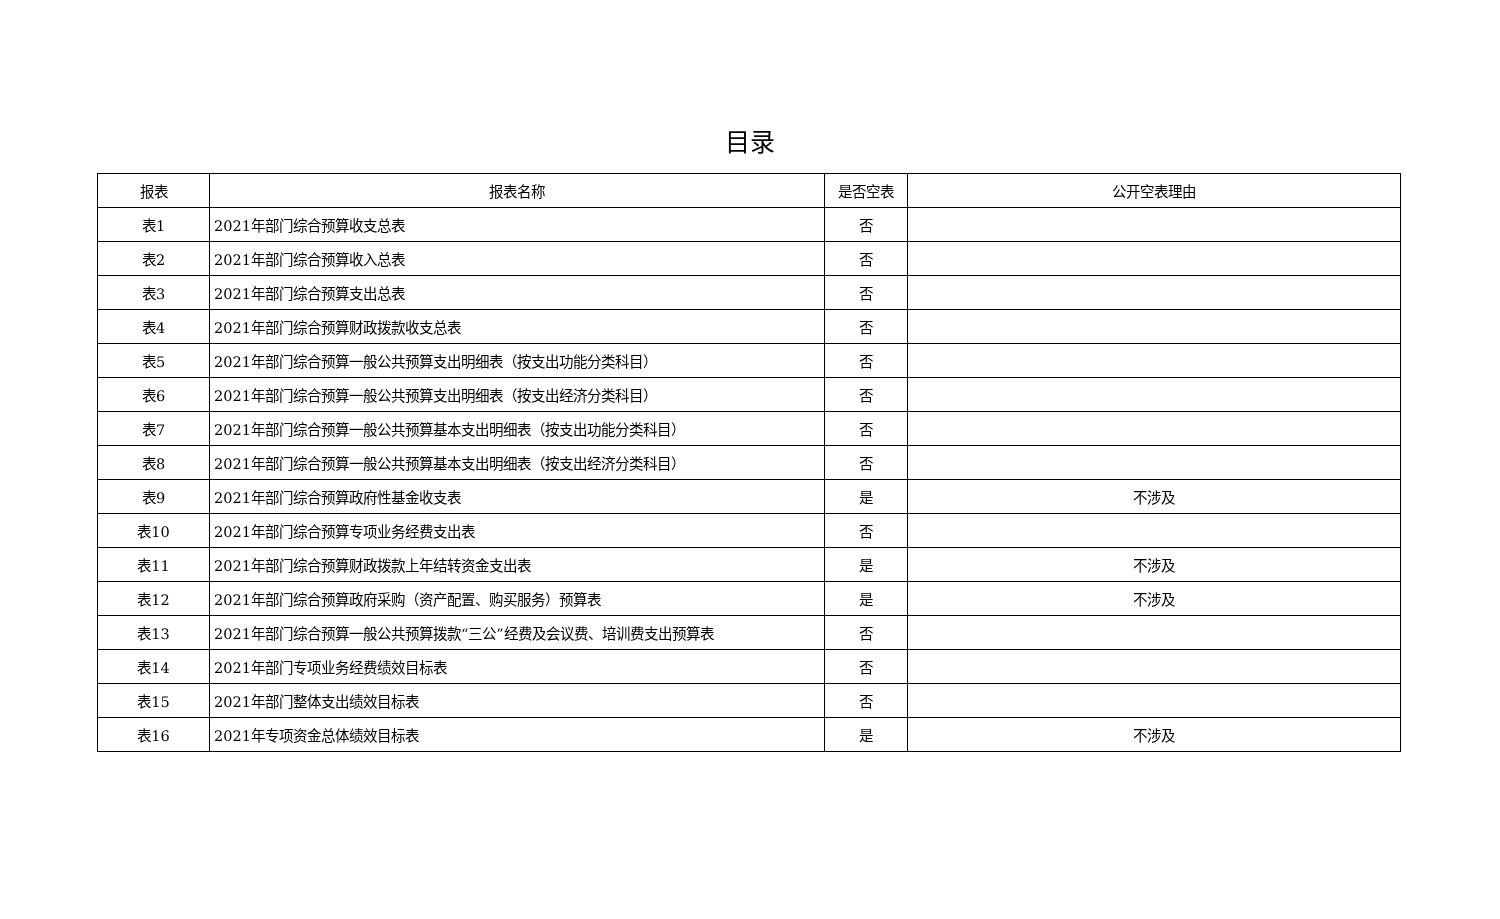目录
| 报表 | 报表名称 | 是否空表 | 公开空表理由 |
| --- | --- | --- | --- |
| 表1 | 2021年部门综合预算收支总表 | 否 | |
| 表2 | 2021年部门综合预算收入总表 | 否 | |
| 表3 | 2021年部门综合预算支出总表 | 否 | |
| 表4 | 2021年部门综合预算财政拨款收支总表 | 否 | |
| 表5 | 2021年部门综合预算一般公共预算支出明细表（按支出功能分类科目） | 否 | |
| 表6 | 2021年部门综合预算一般公共预算支出明细表（按支出经济分类科目） | 否 | |
| 表7 | 2021年部门综合预算一般公共预算基本支出明细表（按支出功能分类科目） | 否 | |
| 表8 | 2021年部门综合预算一般公共预算基本支出明细表（按支出经济分类科目） | 否 | |
| 表9 | 2021年部门综合预算政府性基金收支表 | 是 | 不涉及 |
| 表10 | 2021年部门综合预算专项业务经费支出表 | 否 | |
| 表11 | 2021年部门综合预算财政拨款上年结转资金支出表 | 是 | 不涉及 |
| 表12 | 2021年部门综合预算政府采购（资产配置、购买服务）预算表 | 是 | 不涉及 |
| 表13 | 2021年部门综合预算一般公共预算拨款“三公”经费及会议费、培训费支出预算表 | 否 | |
| 表14 | 2021年部门专项业务经费绩效目标表 | 否 | |
| 表15 | 2021年部门整体支出绩效目标表 | 否 | |
| 表16 | 2021年专项资金总体绩效目标表 | 是 | 不涉及 |